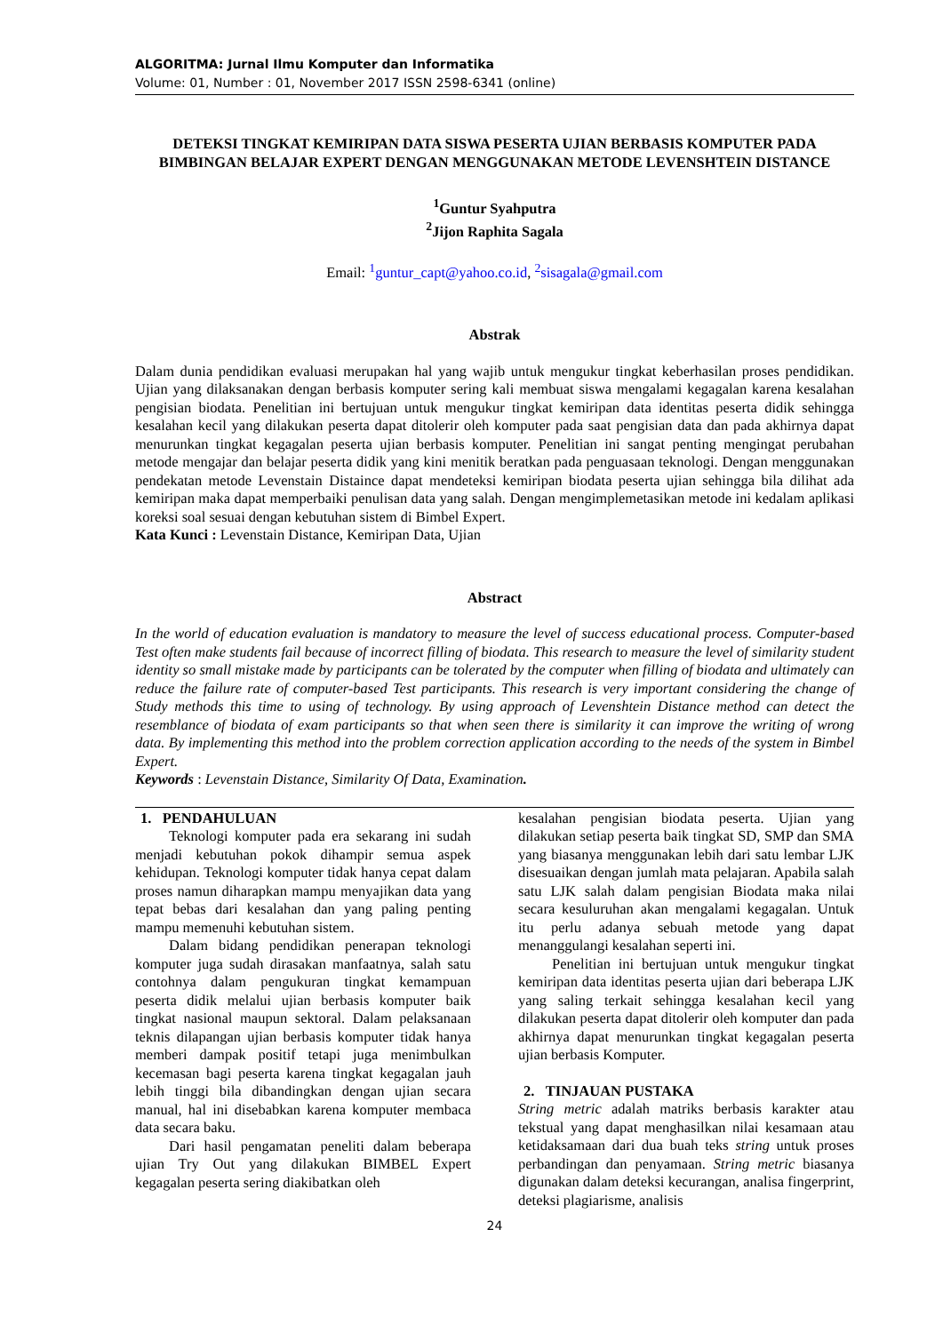ALGORITMA: Jurnal Ilmu Komputer dan Informatika
Volume: 01, Number : 01, November 2017 ISSN 2598-6341 (online)
DETEKSI TINGKAT KEMIRIPAN DATA SISWA PESERTA UJIAN BERBASIS KOMPUTER PADA BIMBINGAN BELAJAR EXPERT DENGAN MENGGUNAKAN METODE LEVENSHTEIN DISTANCE
<sup>1</sup> Guntur Syahputra
<sup>2</sup> Jijon Raphita Sagala
Email: <sup>1</sup>guntur_capt@yahoo.co.id, <sup>2</sup>sisagala@gmail.com
Abstrak
Dalam dunia pendidikan evaluasi merupakan hal yang wajib untuk mengukur tingkat keberhasilan proses pendidikan. Ujian yang dilaksanakan dengan berbasis komputer sering kali membuat siswa mengalami kegagalan karena kesalahan pengisian biodata. Penelitian ini bertujuan untuk mengukur tingkat kemiripan data identitas peserta didik sehingga kesalahan kecil yang dilakukan peserta dapat ditolerir oleh komputer pada saat pengisian data dan pada akhirnya dapat menurunkan tingkat kegagalan peserta ujian berbasis komputer. Penelitian ini sangat penting mengingat perubahan metode mengajar dan belajar peserta didik yang kini menitik beratkan pada penguasaan teknologi. Dengan menggunakan pendekatan metode Levenstain Distaince dapat mendeteksi kemiripan biodata peserta ujian sehingga bila dilihat ada kemiripan maka dapat memperbaiki penulisan data yang salah. Dengan mengimplemetasikan metode ini kedalam aplikasi koreksi soal sesuai dengan kebutuhan sistem di Bimbel Expert.
Kata Kunci : Levenstain Distance, Kemiripan Data, Ujian
Abstract
In the world of education evaluation is mandatory to measure the level of success educational process. Computer-based Test often make students fail because of incorrect filling of biodata. This research to measure the level of similarity student identity so small mistake made by participants can be tolerated by the computer when filling of biodata and ultimately can reduce the failure rate of computer-based Test participants. This research is very important considering the change of Study methods this time to using of technology. By using approach of Levenshtein Distance method can detect the resemblance of biodata of exam participants so that when seen there is similarity it can improve the writing of wrong data. By implementing this method into the problem correction application according to the needs of the system in Bimbel Expert.
Keywords : Levenstain Distance, Similarity Of Data, Examination.
1. PENDAHULUAN
Teknologi komputer pada era sekarang ini sudah menjadi kebutuhan pokok dihampir semua aspek kehidupan. Teknologi komputer tidak hanya cepat dalam proses namun diharapkan mampu menyajikan data yang tepat bebas dari kesalahan dan yang paling penting mampu memenuhi kebutuhan sistem.
Dalam bidang pendidikan penerapan teknologi komputer juga sudah dirasakan manfaatnya, salah satu contohnya dalam pengukuran tingkat kemampuan peserta didik melalui ujian berbasis komputer baik tingkat nasional maupun sektoral. Dalam pelaksanaan teknis dilapangan ujian berbasis komputer tidak hanya memberi dampak positif tetapi juga menimbulkan kecemasan bagi peserta karena tingkat kegagalan jauh lebih tinggi bila dibandingkan dengan ujian secara manual, hal ini disebabkan karena komputer membaca data secara baku.
Dari hasil pengamatan peneliti dalam beberapa ujian Try Out yang dilakukan BIMBEL Expert kegagalan peserta sering diakibatkan oleh
kesalahan pengisian biodata peserta. Ujian yang dilakukan setiap peserta baik tingkat SD, SMP dan SMA yang biasanya menggunakan lebih dari satu lembar LJK disesuaikan dengan jumlah mata pelajaran. Apabila salah satu LJK salah dalam pengisian Biodata maka nilai secara kesuluruhan akan mengalami kegagalan. Untuk itu perlu adanya sebuah metode yang dapat menanggulangi kesalahan seperti ini.
Penelitian ini bertujuan untuk mengukur tingkat kemiripan data identitas peserta ujian dari beberapa LJK yang saling terkait sehingga kesalahan kecil yang dilakukan peserta dapat ditolerir oleh komputer dan pada akhirnya dapat menurunkan tingkat kegagalan peserta ujian berbasis Komputer.
2. TINJAUAN PUSTAKA
String metric adalah matriks berbasis karakter atau tekstual yang dapat menghasilkan nilai kesamaan atau ketidaksamaan dari dua buah teks string untuk proses perbandingan dan penyamaan. String metric biasanya digunakan dalam deteksi kecurangan, analisa fingerprint, deteksi plagiarisme, analisis
24